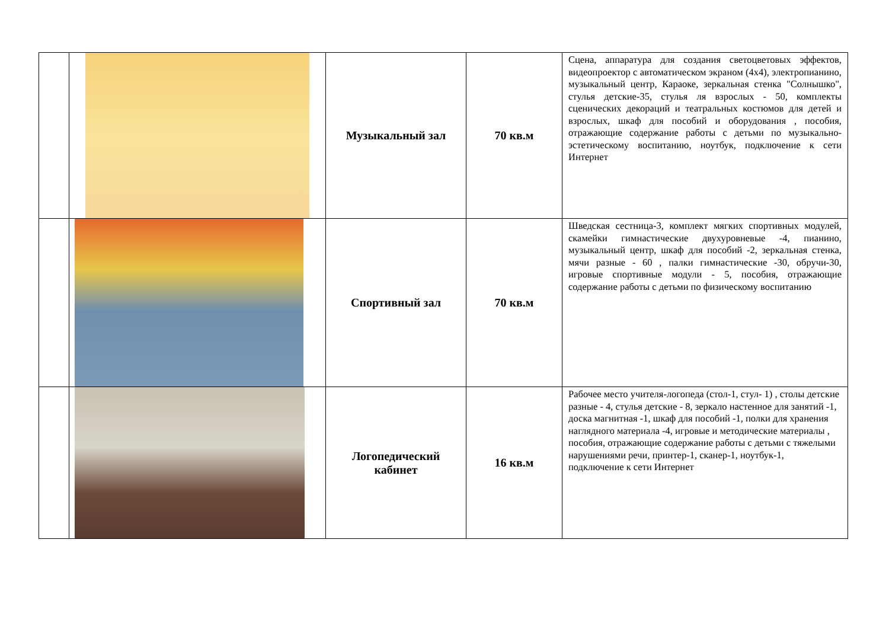| | | Музыкальный зал | 70 кв.м | Сцена, аппаратура для создания светоцветовых эффектов, видеопроектор с автоматическом экраном (4х4), электропианино, музыкальный центр, Караоке, зеркальная стенка "Солнышко", стулья детские-35, стулья ля взрослых - 50, комплекты сценических декораций и театральных костюмов для детей и взрослых, шкаф для пособий и оборудования , пособия, отражающие содержание работы с детьми по музыкально-эстетическому воспитанию, ноутбук, подключение к сети Интернет |
| | | Спортивный зал | 70 кв.м | Шведская сестница-3, комплект мягких спортивных модулей, скамейки гимнастические двухуровневые -4, пианино, музыкальный центр, шкаф для пособий -2, зеркальная стенка, мячи разные - 60 , палки гимнастические -30, обручи-30, игровые спортивные модули - 5, пособия, отражающие содержание работы с детьми по физическому воспитанию |
| | | Логопедический кабинет | 16 кв.м | Рабочее место учителя-логопеда (стол-1, стул- 1) , столы детские разные - 4, стулья детские - 8, зеркало настенное для занятий -1, доска магнитная -1, шкаф для пособий -1, полки для хранения наглядного материала -4, игровые и методические материалы , пособия, отражающие содержание работы с детьми с тяжелыми нарушениями речи, принтер-1, сканер-1, ноутбук-1, подключение к сети Интернет |